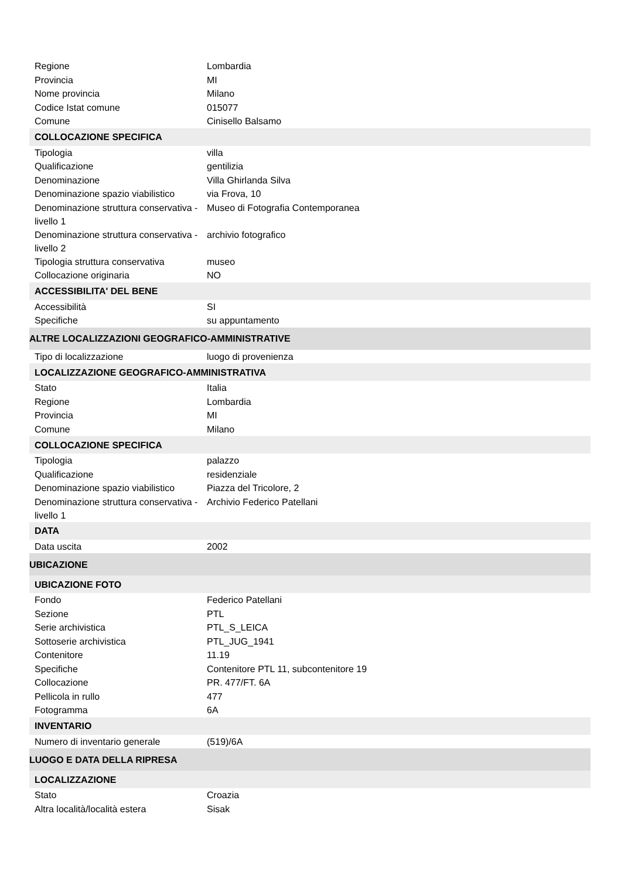| Regione | Lombardia |
| Provincia | MI |
| Nome provincia | Milano |
| Codice Istat comune | 015077 |
| Comune | Cinisello Balsamo |
| COLLOCAZIONE SPECIFICA | |
| Tipologia | villa |
| Qualificazione | gentilizia |
| Denominazione | Villa Ghirlanda Silva |
| Denominazione spazio viabilistico | via Frova, 10 |
| Denominazione struttura conservativa - livello 1 | Museo di Fotografia Contemporanea |
| Denominazione struttura conservativa - livello 2 | archivio fotografico |
| Tipologia struttura conservativa | museo |
| Collocazione originaria | NO |
| ACCESSIBILITA' DEL BENE | |
| Accessibilità | SI |
| Specifiche | su appuntamento |
| ALTRE LOCALIZZAZIONI GEOGRAFICO-AMMINISTRATIVE | |
| Tipo di localizzazione | luogo di provenienza |
| LOCALIZZAZIONE GEOGRAFICO-AMMINISTRATIVA | |
| Stato | Italia |
| Regione | Lombardia |
| Provincia | MI |
| Comune | Milano |
| COLLOCAZIONE SPECIFICA | |
| Tipologia | palazzo |
| Qualificazione | residenziale |
| Denominazione spazio viabilistico | Piazza del Tricolore, 2 |
| Denominazione struttura conservativa - livello 1 | Archivio Federico Patellani |
| DATA | |
| Data uscita | 2002 |
| UBICAZIONE | |
| UBICAZIONE FOTO | |
| Fondo | Federico Patellani |
| Sezione | PTL |
| Serie archivistica | PTL_S_LEICA |
| Sottoserie archivistica | PTL_JUG_1941 |
| Contenitore | 11.19 |
| Specifiche | Contenitore PTL 11, subcontenitore 19 |
| Collocazione | PR. 477/FT. 6A |
| Pellicola in rullo | 477 |
| Fotogramma | 6A |
| INVENTARIO | |
| Numero di inventario generale | (519)/6A |
| LUOGO E DATA DELLA RIPRESA | |
| LOCALIZZAZIONE | |
| Stato | Croazia |
| Altra località/località estera | Sisak |